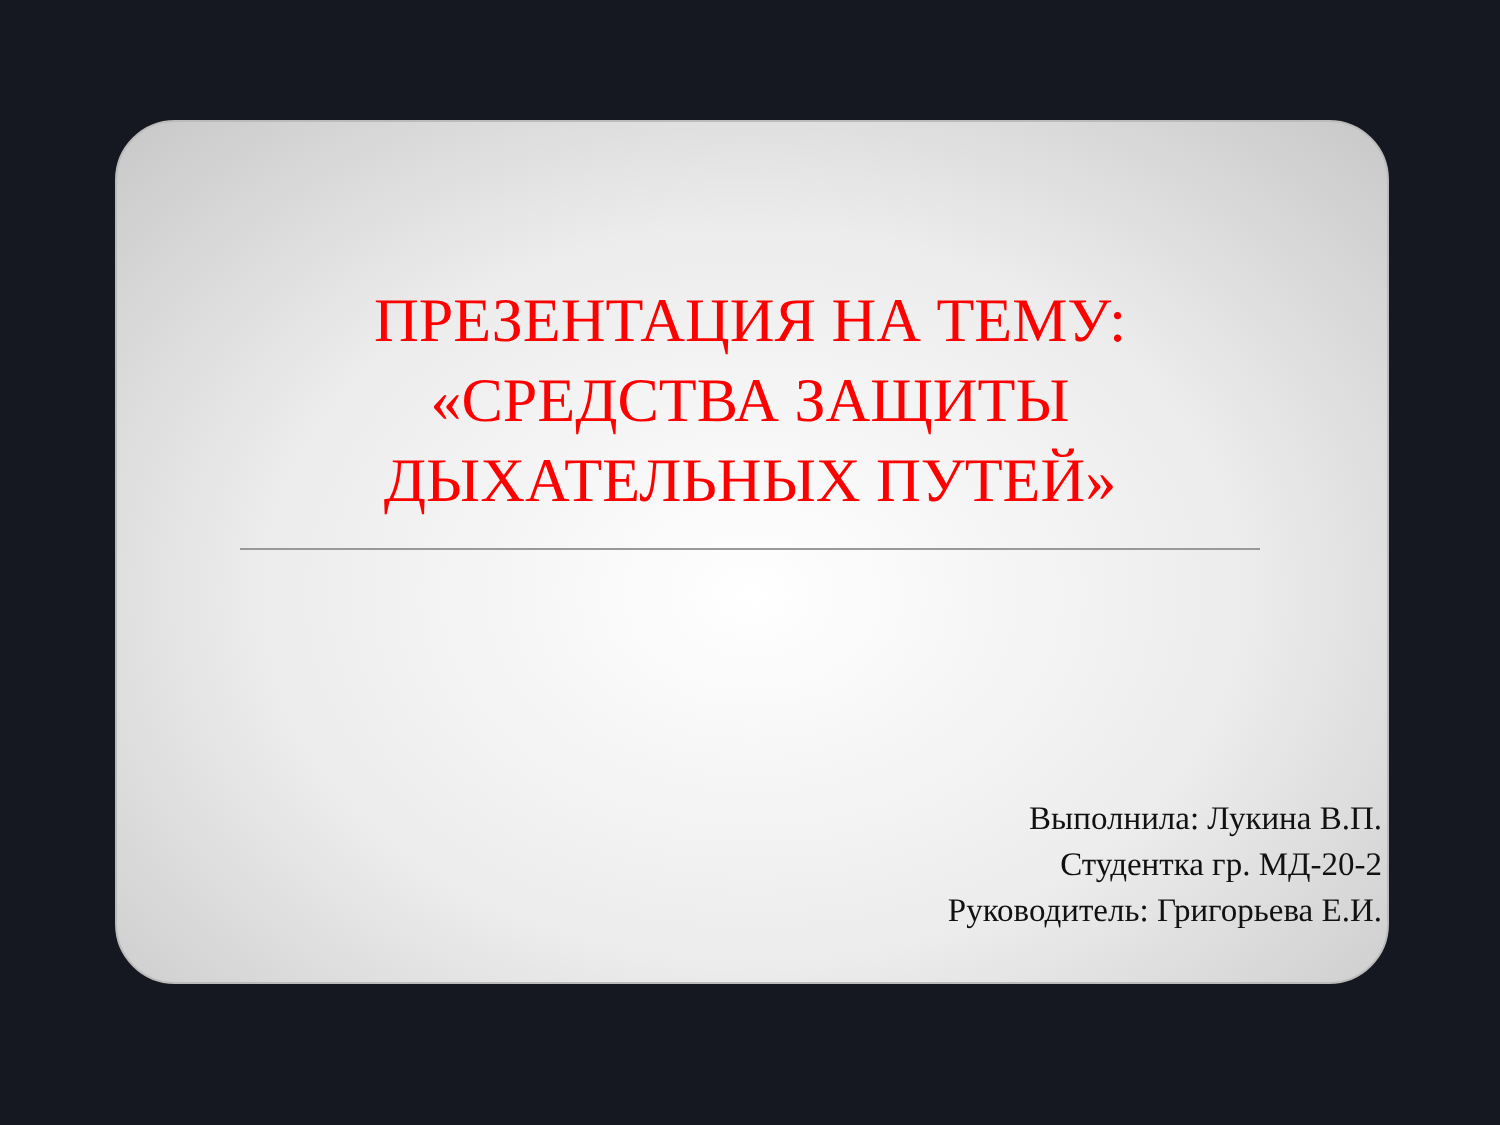ПРЕЗЕНТАЦИЯ НА ТЕМУ: «СРЕДСТВА ЗАЩИТЫ ДЫХАТЕЛЬНЫХ ПУТЕЙ»
Выполнила: Лукина В.П.
Студентка гр. МД-20-2
Руководитель: Григорьева Е.И.